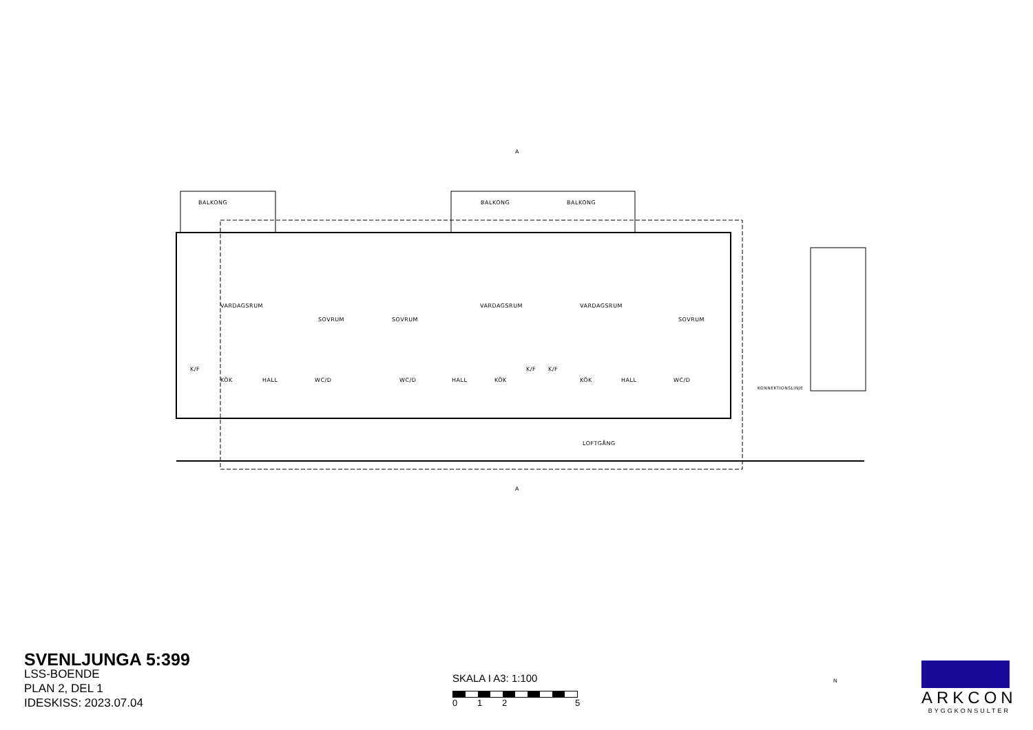BALKONG BALKONG BALKONG
A
VARDAGSRUM
SOVRUM SOVRUM
VARDAGSRUM VARDAGSRUM
SOVRUM
K/F
KÖK HALL WC/D WC/D HALL KÖK
K/F K/F
KÖK HALL WC/D
LOFTGÅNG
KONNEKTIONSLINJE
A
SVENLJUNGA 5:399
LSS-BOENDE
PLAN 2, DEL 1
IDESKISS: 2023.07.04
SKALA I A3: 1:100
0 1 2 5
N
ARKCON
BYGGKONSULTER